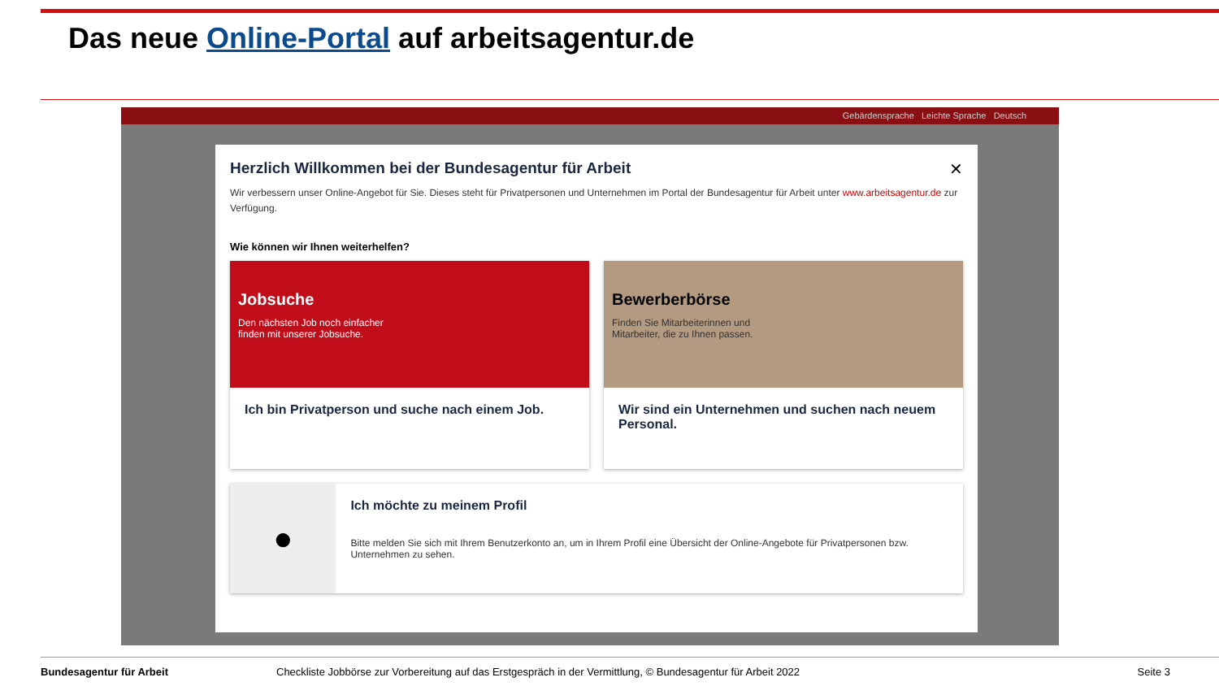Das neue Online-Portal auf arbeitsagentur.de
Gebärdensprache Leichte Sprache Deutsch
✕
Herzlich Willkommen bei der Bundesagentur für Arbeit
Wir verbessern unser Online-Angebot für Sie. Dieses steht für Privatpersonen und Unternehmen im Portal der Bundesagentur für Arbeit unter www.arbeitsagentur.de zur Verfügung.
Wie können wir Ihnen weiterhelfen?
Jobsuche
Den nächsten Job noch einfacher finden mit unserer Jobsuche.
Ich bin Privatperson und suche nach einem Job.
Bewerberbörse
Finden Sie Mitarbeiterinnen und Mitarbeiter, die zu Ihnen passen.
Wir sind ein Unternehmen und suchen nach neuem Personal.
●
Ich möchte zu meinem Profil
Bitte melden Sie sich mit Ihrem Benutzerkonto an, um in Ihrem Profil eine Übersicht der Online-Angebote für Privatpersonen bzw. Unternehmen zu sehen.
Bundesagentur für Arbeit Checkliste Jobbörse zur Vorbereitung auf das Erstgespräch in der Vermittlung, © Bundesagentur für Arbeit 2022 Seite 3